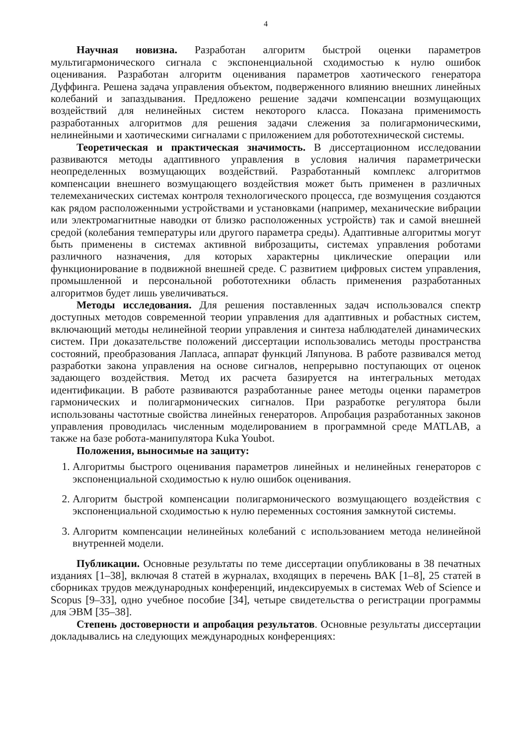4
Научная новизна. Разработан алгоритм быстрой оценки параметров мультигармонического сигнала с экспоненциальной сходимостью к нулю ошибок оценивания. Разработан алгоритм оценивания параметров хаотического генератора Дуффинга. Решена задача управления объектом, подверженного влиянию внешних линейных колебаний и запаздывания. Предложено решение задачи компенсации возмущающих воздействий для нелинейных систем некоторого класса. Показана применимость разработанных алгоритмов для решения задачи слежения за полигармоническими, нелинейными и хаотическими сигналами с приложением для робототехнической системы.
Теоретическая и практическая значимость. В диссертационном исследовании развиваются методы адаптивного управления в условия наличия параметрически неопределенных возмущающих воздействий. Разработанный комплекс алгоритмов компенсации внешнего возмущающего воздействия может быть применен в различных телемеханических системах контроля технологического процесса, где возмущения создаются как рядом расположенными устройствами и установками (например, механические вибрации или электромагнитные наводки от близко расположенных устройств) так и самой внешней средой (колебания температуры или другого параметра среды). Адаптивные алгоритмы могут быть применены в системах активной виброзащиты, системах управления роботами различного назначения, для которых характерны циклические операции или функционирование в подвижной внешней среде. С развитием цифровых систем управления, промышленной и персональной робототехники область применения разработанных алгоритмов будет лишь увеличиваться.
Методы исследования. Для решения поставленных задач использовался спектр доступных методов современной теории управления для адаптивных и робастных систем, включающий методы нелинейной теории управления и синтеза наблюдателей динамических систем. При доказательстве положений диссертации использовались методы пространства состояний, преобразования Лапласа, аппарат функций Ляпунова. В работе развивался метод разработки закона управления на основе сигналов, непрерывно поступающих от оценок задающего воздействия. Метод их расчета базируется на интегральных методах идентификации. В работе развиваются разработанные ранее методы оценки параметров гармонических и полигармонических сигналов. При разработке регулятора были использованы частотные свойства линейных генераторов. Апробация разработанных законов управления проводилась численным моделированием в программной среде MATLAB, а также на базе робота-манипулятора Kuka Youbot.
Положения, выносимые на защиту:
1. Алгоритмы быстрого оценивания параметров линейных и нелинейных генераторов с экспоненциальной сходимостью к нулю ошибок оценивания.
2. Алгоритм быстрой компенсации полигармонического возмущающего воздействия с экспоненциальной сходимостью к нулю переменных состояния замкнутой системы.
3. Алгоритм компенсации нелинейных колебаний с использованием метода нелинейной внутренней модели.
Публикации. Основные результаты по теме диссертации опубликованы в 38 печатных изданиях [1–38], включая 8 статей в журналах, входящих в перечень ВАК [1–8], 25 статей в сборниках трудов международных конференций, индексируемых в системах Web of Science и Scopus [9–33], одно учебное пособие [34], четыре свидетельства о регистрации программы для ЭВМ [35–38].
Степень достоверности и апробация результатов. Основные результаты диссертации докладывались на следующих международных конференциях: